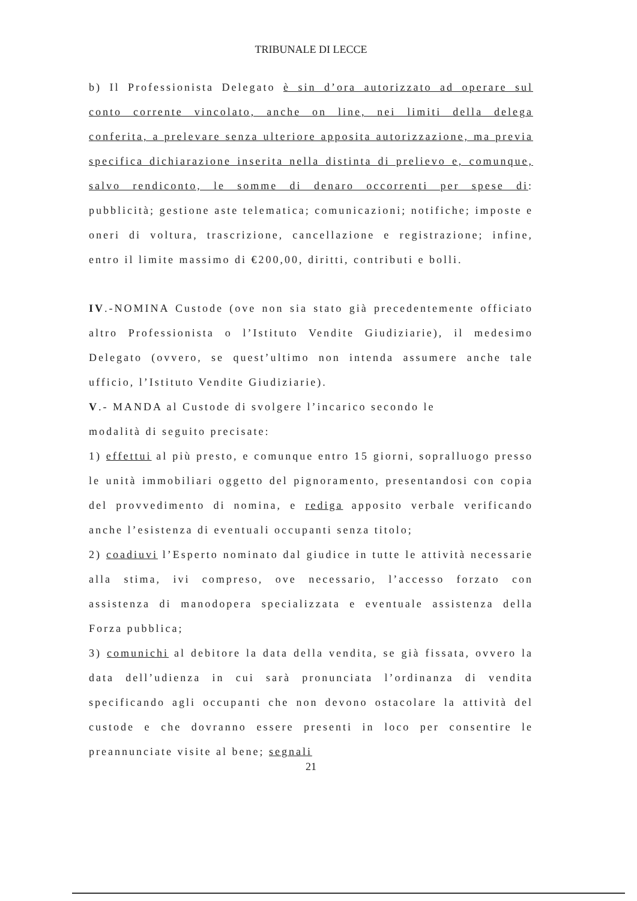TRIBUNALE DI LECCE
b) Il Professionista Delegato è sin d’ora autorizzato ad operare sul conto corrente vincolato, anche on line, nei limiti della delega conferita, a prelevare senza ulteriore apposita autorizzazione, ma previa specifica dichiarazione inserita nella distinta di prelievo e, comunque, salvo rendiconto, le somme di denaro occorrenti per spese di: pubblicità; gestione aste telematica; comunicazioni; notifiche; imposte e oneri di voltura, trascrizione, cancellazione e registrazione; infine, entro il limite massimo di €200,00, diritti, contributi e bolli.
IV.-NOMINA Custode (ove non sia stato già precedentemente officiato altro Professionista o l’Istituto Vendite Giudiziarie), il medesimo Delegato (ovvero, se quest’ultimo non intenda assumere anche tale ufficio, l’Istituto Vendite Giudiziarie).
V.- MANDA al Custode di svolgere l’incarico secondo le
modalità di seguito precisate:
1) effettui al più presto, e comunque entro 15 giorni, sopralluogo presso le unità immobiliari oggetto del pignoramento, presentandosi con copia del provvedimento di nomina, e rediga apposito verbale verificando anche l’esistenza di eventuali occupanti senza titolo;
2) coadiuvi l’Esperto nominato dal giudice in tutte le attività necessarie alla stima, ivi compreso, ove necessario, l’accesso forzato con assistenza di manodopera specializzata e eventuale assistenza della Forza pubblica;
3) comunichi al debitore la data della vendita, se già fissata, ovvero la data dell’udienza in cui sarà pronunciata l’ordinanza di vendita specificando agli occupanti che non devono ostacolare la attività del custode e che dovranno essere presenti in loco per consentire le preannunciate visite al bene; segnali
21